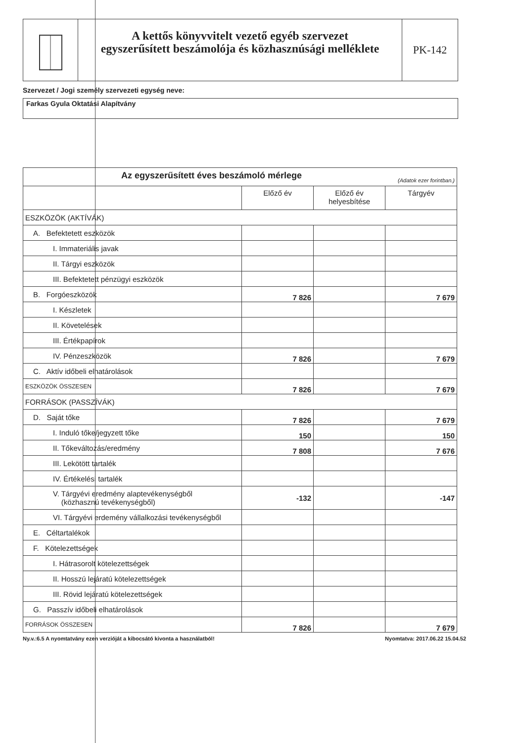A kettős könyvvitelt vezető egyéb szervezet
egyszerűsített beszámolója és közhasznúsági melléklete
PK-142
Szervezet / Jogi személy szervezeti egység neve:
Farkas Gyula Oktatási Alapítvány
| Az egyszerűsített éves beszámoló mérlege (Adatok ezer forintban.) | | | |
| | Előző év | Előző év helyesbítése | Tárgyév |
| ESZKÖZÖK (AKTÍVÁK) | | | |
| A. Befektetett eszközök | | | |
| I. Immateriális javak | | | |
| II. Tárgyi eszközök | | | |
| III. Befektetett pénzügyi eszközök | | | |
| B. Forgóeszközök | 7 826 | | 7 679 |
| I. Készletek | | | |
| II. Követelések | | | |
| III. Értékpapírok | | | |
| IV. Pénzeszközök | 7 826 | | 7 679 |
| C. Aktív időbeli elhatárolások | | | |
| ESZKÖZÖK ÖSSZESEN | 7 826 | | 7 679 |
| FORRÁSOK (PASSZÍVÁK) | | | |
| D. Saját tőke | 7 826 | | 7 679 |
| I. Induló tőke/jegyzett tőke | 150 | | 150 |
| II. Tőkeváltozás/eredmény | 7 808 | | 7 676 |
| III. Lekötött tartalék | | | |
| IV. Értékelési tartalék | | | |
| V. Tárgyévi eredmény alaptevékenységből (közhasznú tevékenységből) | -132 | | -147 |
| VI. Tárgyévi erdemény vállalkozási tevékenységből | | | |
| E. Céltartalékok | | | |
| F. Kötelezettségek | | | |
| I. Hátrasorolt kötelezettségek | | | |
| II. Hosszú lejáratú kötelezettségek | | | |
| III. Rövid lejáratú kötelezettségek | | | |
| G. Passzív időbeli elhatárolások | | | |
| FORRÁSOK ÖSSZESEN | 7 826 | | 7 679 |
Ny.v.:6.5 A nyomtatvány ezen verzióját a kibocsátó kivonta a használatból! Nyomtatva: 2017.06.22 15.04.52